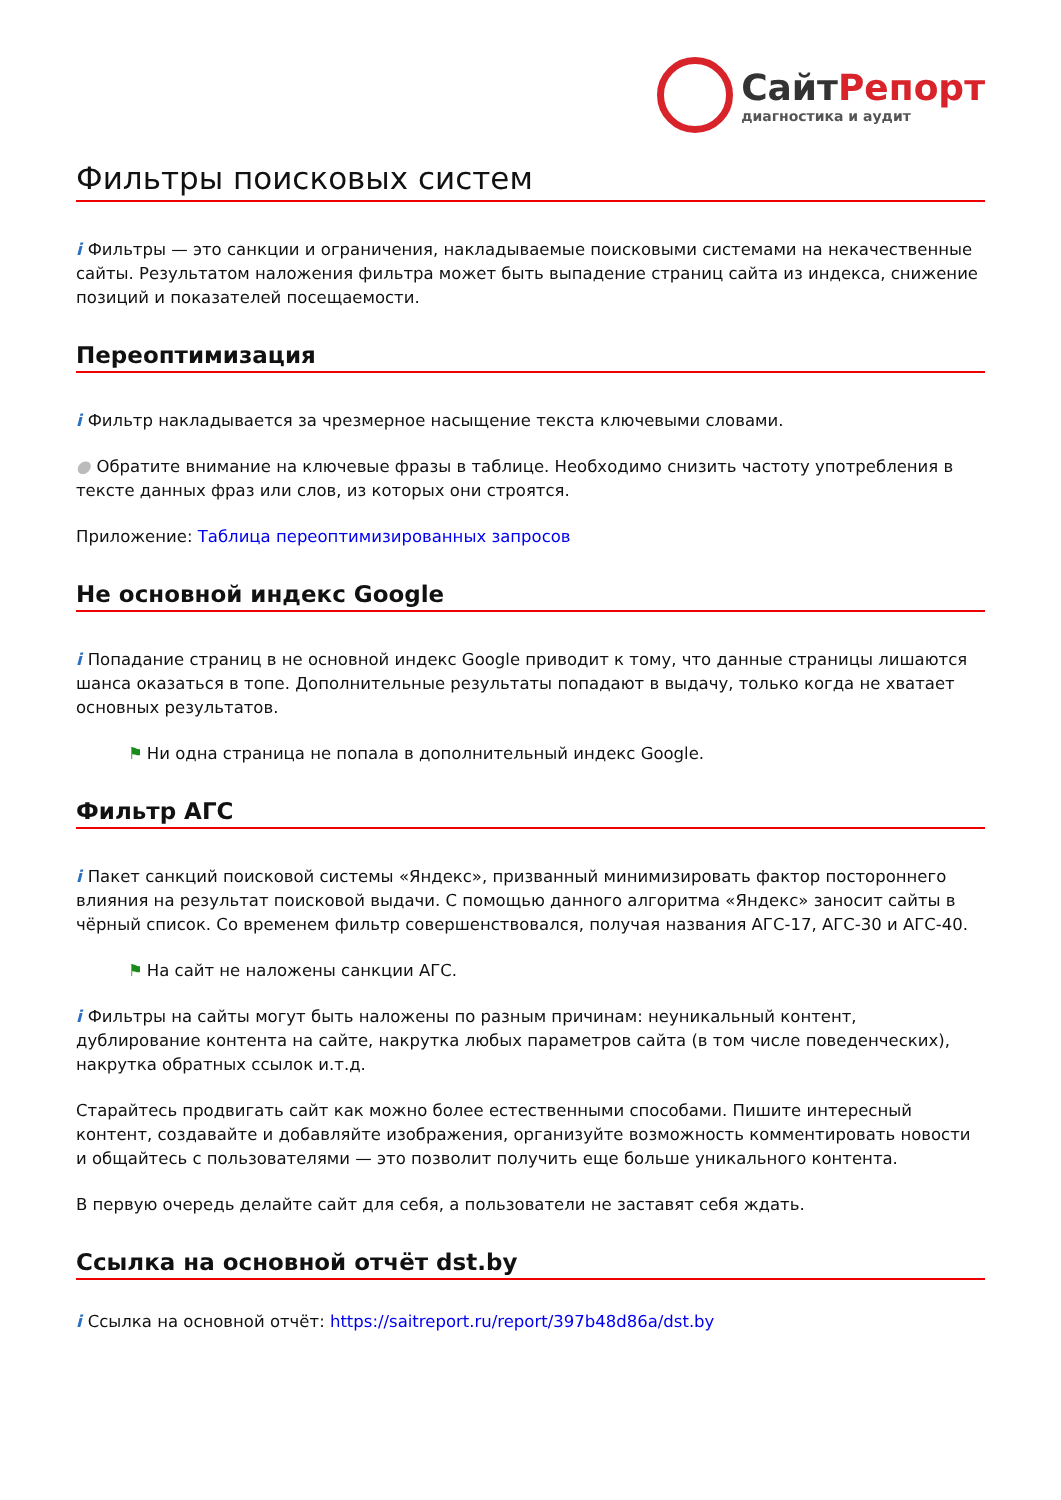СайтРепорт
диагностика и аудит
Фильтры поисковых систем
i Фильтры — это санкции и ограничения, накладываемые поисковыми системами на некачественные сайты. Результатом наложения фильтра может быть выпадение страниц сайта из индекса, снижение позиций и показателей посещаемости.
Переоптимизация
i Фильтр накладывается за чрезмерное насыщение текста ключевыми словами.
● Обратите внимание на ключевые фразы в таблице. Необходимо снизить частоту употребления в тексте данных фраз или слов, из которых они строятся.
Приложение: Таблица переоптимизированных запросов
Не основной индекс Google
i Попадание страниц в не основной индекс Google приводит к тому, что данные страницы лишаются шанса оказаться в топе. Дополнительные результаты попадают в выдачу, только когда не хватает основных результатов.
⚑ Ни одна страница не попала в дополнительный индекс Google.
Фильтр АГС
i Пакет санкций поисковой системы «Яндекс», призванный минимизировать фактор постороннего влияния на результат поисковой выдачи. С помощью данного алгоритма «Яндекс» заносит сайты в чёрный список. Со временем фильтр совершенствовался, получая названия АГС-17, АГС-30 и АГС-40.
⚑ На сайт не наложены санкции АГС.
i Фильтры на сайты могут быть наложены по разным причинам: неуникальный контент, дублирование контента на сайте, накрутка любых параметров сайта (в том числе поведенческих), накрутка обратных ссылок и.т.д.
Старайтесь продвигать сайт как можно более естественными способами. Пишите интересный контент, создавайте и добавляйте изображения, организуйте возможность комментировать новости и общайтесь с пользователями — это позволит получить еще больше уникального контента.
В первую очередь делайте сайт для себя, а пользователи не заставят себя ждать.
Ссылка на основной отчёт dst.by
i Ссылка на основной отчёт: https://saitreport.ru/report/397b48d86a/dst.by